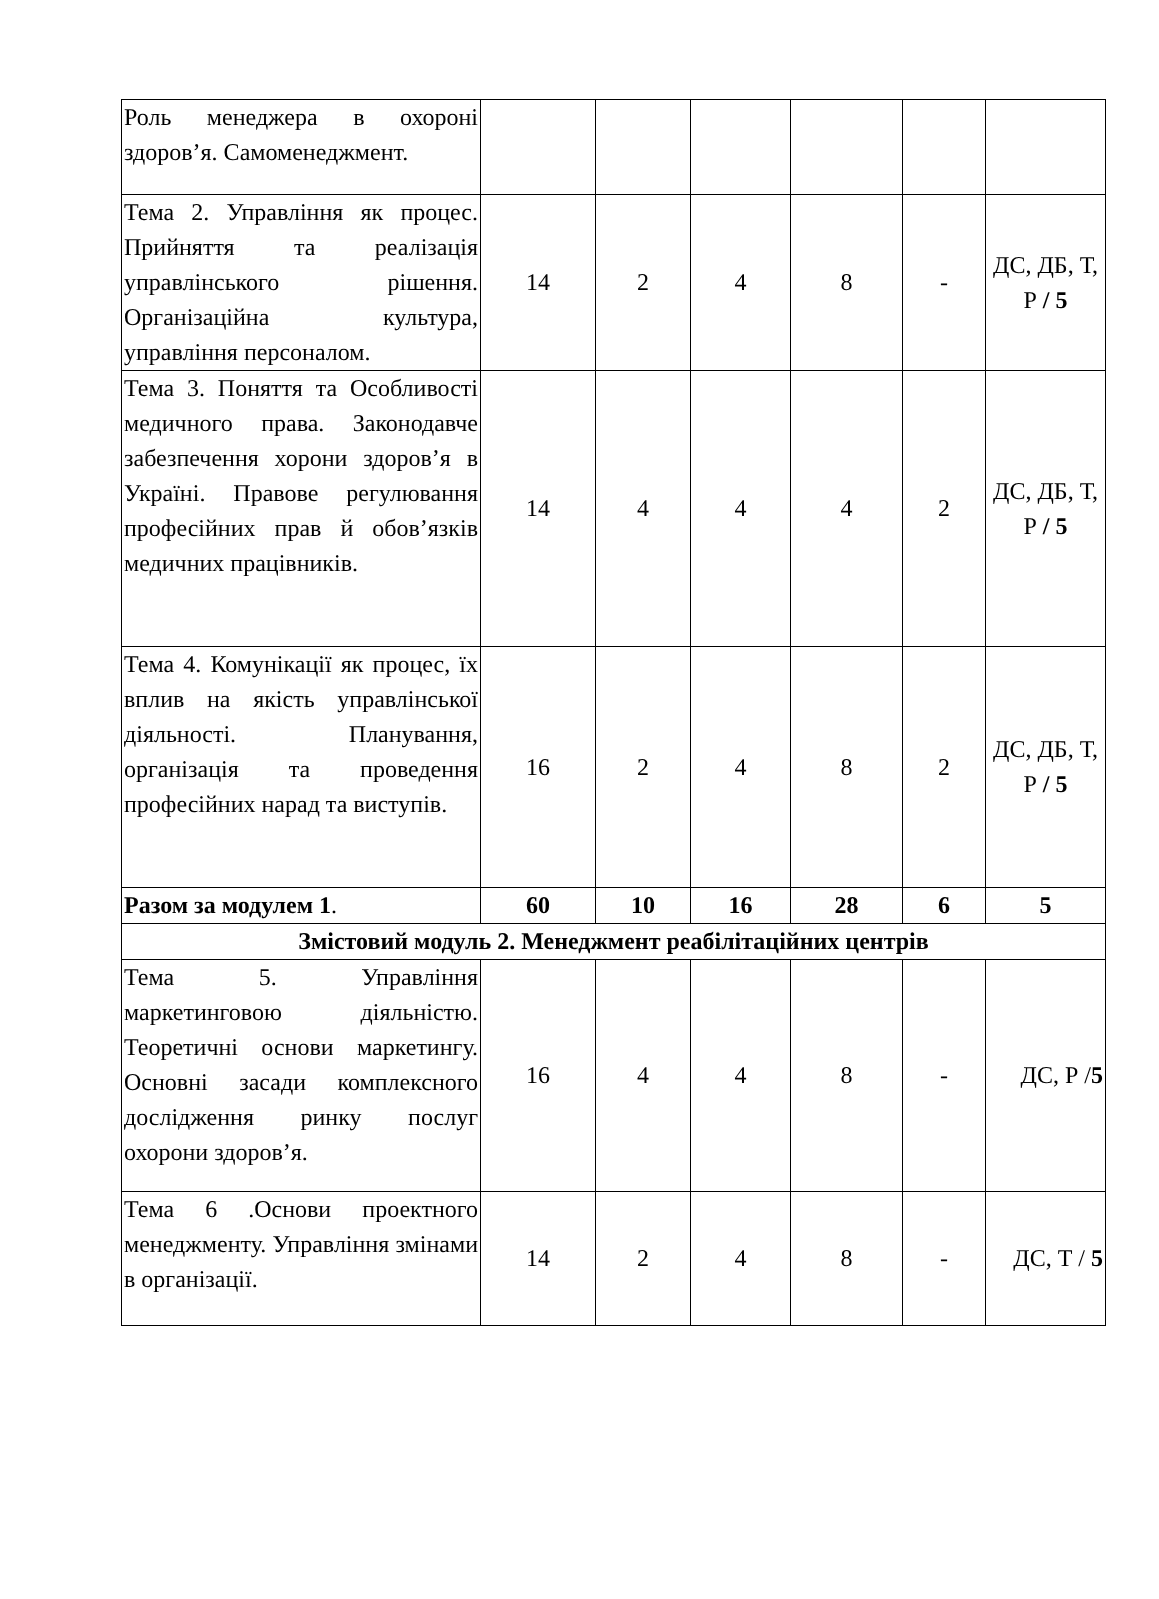| Роль менеджера в охороні здоров’я. Самоменеджмент. | | | | | | |
| Тема 2. Управління як процес. Прийняття та реалізація управлінського рішення. Організаційна культура, управління персоналом. | 14 | 2 | 4 | 8 | - | ДС, ДБ, Т, Р / 5 |
| Тема 3. Поняття та Особливості медичного права. Законодавче забезпечення хорони здоров’я в Україні. Правове регулювання професійних прав й обов’язків медичних працівників. | 14 | 4 | 4 | 4 | 2 | ДС, ДБ, Т, Р / 5 |
| Тема 4. Комунікації як процес, їх вплив на якість управлінської діяльності. Планування, організація та проведення професійних нарад та виступів. | 16 | 2 | 4 | 8 | 2 | ДС, ДБ, Т, Р / 5 |
| Разом за модулем 1 . | 60 | 10 | 16 | 28 | 6 | 5 |
| Змістовий модуль 2. Менеджмент реабілітаційних центрів | | | | | | |
| Тема 5. Управління маркетинговою діяльністю. Теоретичні основи маркетингу. Основні засади комплексного дослідження ринку послуг охорони здоров’я. | 16 | 4 | 4 | 8 | - | ДС, Р / 5 |
| Тема 6 .Основи проектного менеджменту. Управління змінами в організації. | 14 | 2 | 4 | 8 | - | ДС, Т / 5 |